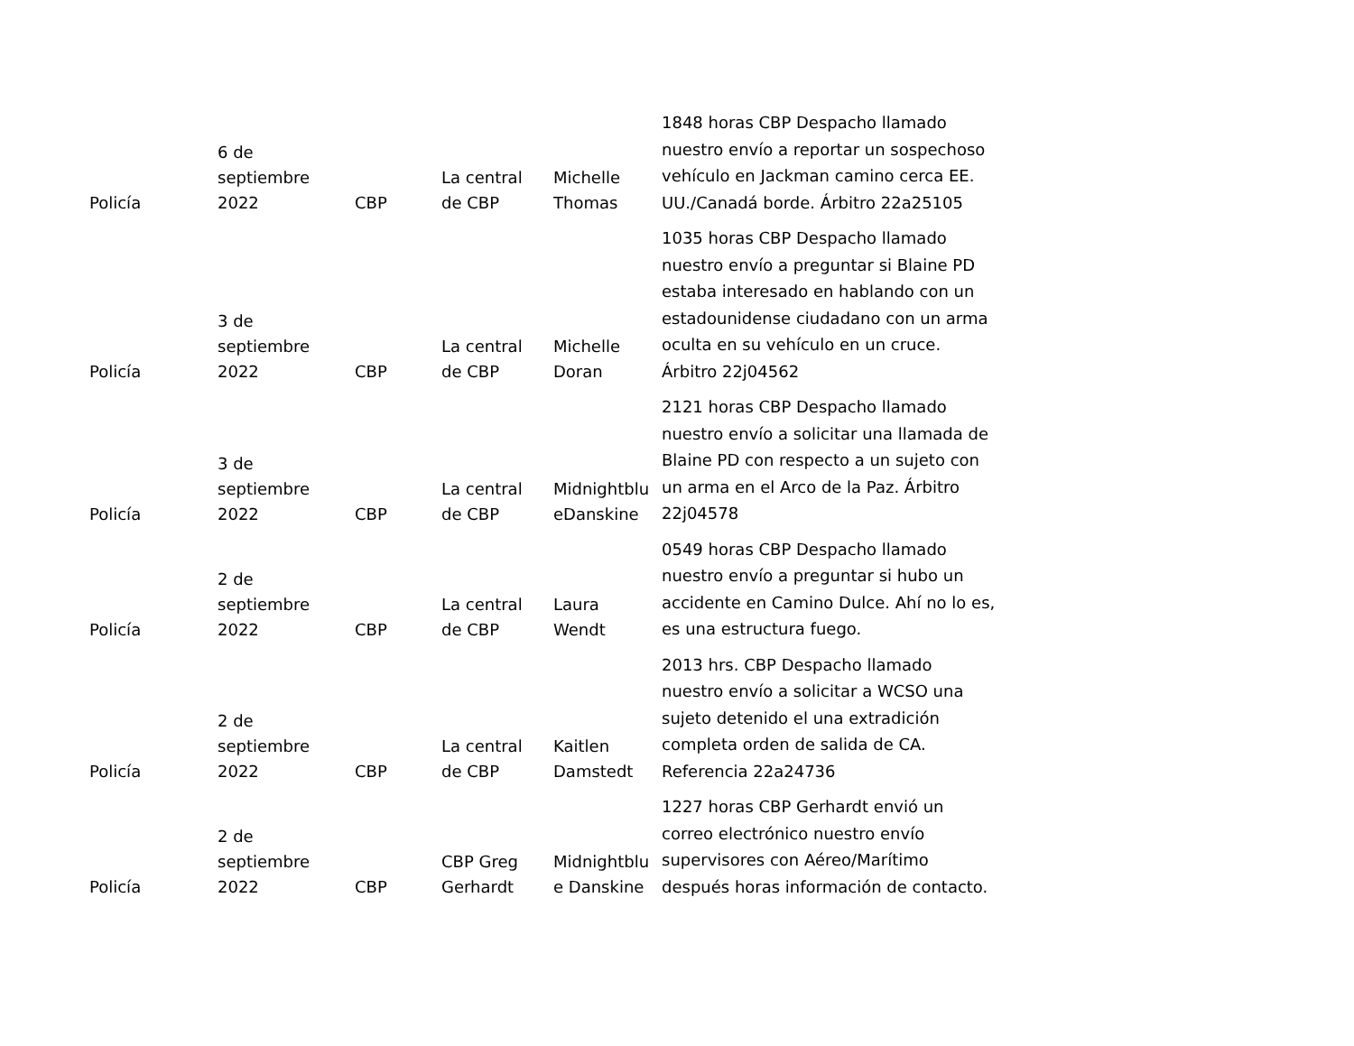| Policía | 6 de septiembre 2022 | CBP | La central de CBP | Michelle Thomas | 1848 horas CBP Despacho llamado nuestro envío a reportar un sospechoso vehículo en Jackman camino cerca EE. UU./Canadá borde. Árbitro 22a25105 |
| Policía | 3 de septiembre 2022 | CBP | La central de CBP | Michelle Doran | 1035 horas CBP Despacho llamado nuestro envío a preguntar si Blaine PD estaba interesado en hablando con un estadounidense ciudadano con un arma oculta en su vehículo en un cruce. Árbitro 22j04562 |
| Policía | 3 de septiembre 2022 | CBP | La central de CBP | Midnightblu eDanskine | 2121 horas CBP Despacho llamado nuestro envío a solicitar una llamada de Blaine PD con respecto a un sujeto con un arma en el Arco de la Paz. Árbitro 22j04578 |
| Policía | 2 de septiembre 2022 | CBP | La central de CBP | Laura Wendt | 0549 horas CBP Despacho llamado nuestro envío a preguntar si hubo un accidente en Camino Dulce. Ahí no lo es, es una estructura fuego. |
| Policía | 2 de septiembre 2022 | CBP | La central de CBP | Kaitlen Damstedt | 2013 hrs. CBP Despacho llamado nuestro envío a solicitar a WCSO una sujeto detenido el una extradición completa orden de salida de CA. Referencia 22a24736 |
| Policía | 2 de septiembre 2022 | CBP | CBP Greg Gerhardt | Midnightblu e Danskine | 1227 horas CBP Gerhardt envió un correo electrónico nuestro envío supervisores con Aéreo/Marítimo después horas información de contacto. |